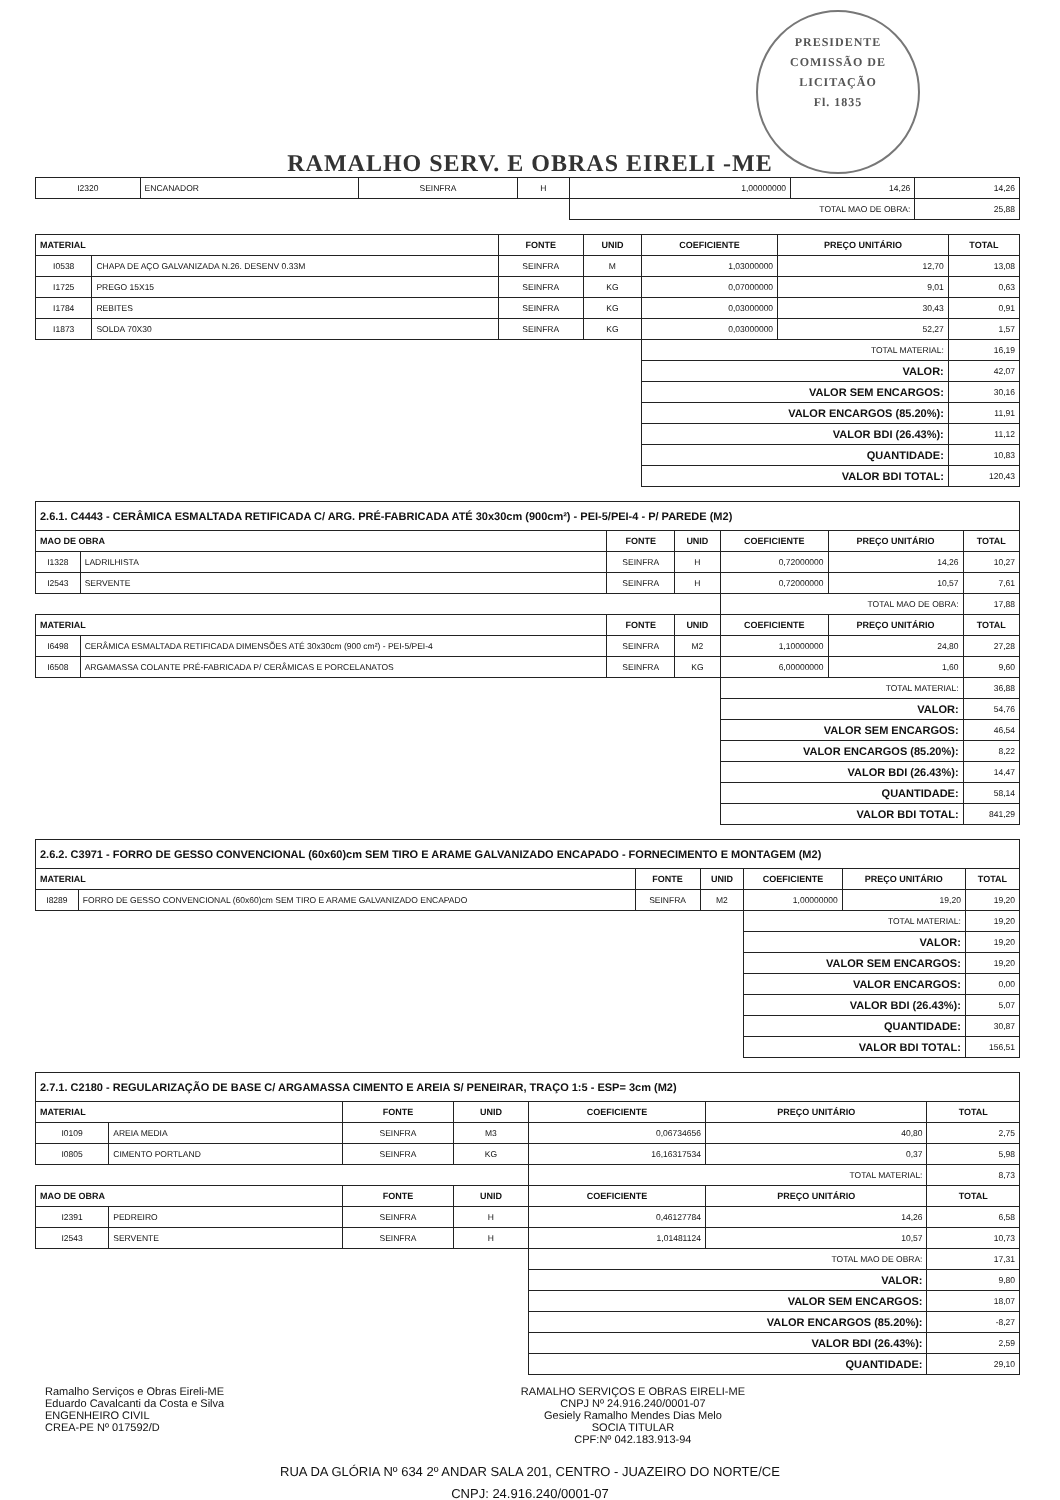PRESIDENTE COMISSÃO DE LICITAÇÃO
Fl. 1835
RAMALHO SERV. E OBRAS EIRELI -ME
| I2320 | ENCANADOR | SEINFRA | H | 1,00000000 | 14,26 | 14,26 |
| | | | | TOTAL MAO DE OBRA: | | 25,88 |
| MATERIAL | | FONTE | UNID | COEFICIENTE | PREÇO UNITÁRIO | TOTAL |
| --- | --- | --- | --- | --- | --- | --- |
| I0538 | CHAPA DE AÇO GALVANIZADA N.26. DESENV 0.33M | SEINFRA | M | 1,03000000 | 12,70 | 13,08 |
| I1725 | PREGO 15X15 | SEINFRA | KG | 0,07000000 | 9,01 | 0,63 |
| I1784 | REBITES | SEINFRA | KG | 0,03000000 | 30,43 | 0,91 |
| I1873 | SOLDA 70X30 | SEINFRA | KG | 0,03000000 | 52,27 | 1,57 |
| | | | | TOTAL MATERIAL: | | 16,19 |
| | | | | VALOR: | | 42,07 |
| | | | | VALOR SEM ENCARGOS: | | 30,16 |
| | | | | VALOR ENCARGOS (85.20%): | | 11,91 |
| | | | | VALOR BDI (26.43%): | | 11,12 |
| | | | | QUANTIDADE: | | 10,83 |
| | | | | VALOR BDI TOTAL: | | 120,43 |
| 2.6.1. C4443 - CERÂMICA ESMALTADA RETIFICADA C/ ARG. PRÉ-FABRICADA ATÉ 30x30cm (900cm²) - PEI-5/PEI-4 - P/ PAREDE (M2) | | | | | | |
| MAO DE OBRA | | FONTE | UNID | COEFICIENTE | PREÇO UNITÁRIO | TOTAL |
| I1328 | LADRILHISTA | SEINFRA | H | 0,72000000 | 14,26 | 10,27 |
| I2543 | SERVENTE | SEINFRA | H | 0,72000000 | 10,57 | 7,61 |
| | | | | TOTAL MAO DE OBRA: | | 17,88 |
| MATERIAL | | FONTE | UNID | COEFICIENTE | PREÇO UNITÁRIO | TOTAL |
| I6498 | CERÂMICA ESMALTADA RETIFICADA DIMENSÕES ATÉ 30x30cm (900 cm²) - PEI-5/PEI-4 | SEINFRA | M2 | 1,10000000 | 24,80 | 27,28 |
| I6508 | ARGAMASSA COLANTE PRÉ-FABRICADA P/ CERÂMICAS E PORCELANATOS | SEINFRA | KG | 6,00000000 | 1,60 | 9,60 |
| | | | | TOTAL MATERIAL: | | 36,88 |
| | | | | VALOR: | | 54,76 |
| | | | | VALOR SEM ENCARGOS: | | 46,54 |
| | | | | VALOR ENCARGOS (85.20%): | | 8,22 |
| | | | | VALOR BDI (26.43%): | | 14,47 |
| | | | | QUANTIDADE: | | 58,14 |
| | | | | VALOR BDI TOTAL: | | 841,29 |
| 2.6.2. C3971 - FORRO DE GESSO CONVENCIONAL (60x60)cm SEM TIRO E ARAME GALVANIZADO ENCAPADO - FORNECIMENTO E MONTAGEM (M2) | | | | | | |
| MATERIAL | | FONTE | UNID | COEFICIENTE | PREÇO UNITÁRIO | TOTAL |
| I8289 | FORRO DE GESSO CONVENCIONAL (60x60)cm SEM TIRO E ARAME GALVANIZADO ENCAPADO | SEINFRA | M2 | 1,00000000 | 19,20 | 19,20 |
| | | | | TOTAL MATERIAL: | | 19,20 |
| | | | | VALOR: | | 19,20 |
| | | | | VALOR SEM ENCARGOS: | | 19,20 |
| | | | | VALOR ENCARGOS: | | 0,00 |
| | | | | VALOR BDI (26.43%): | | 5,07 |
| | | | | QUANTIDADE: | | 30,87 |
| | | | | VALOR BDI TOTAL: | | 156,51 |
| 2.7.1. C2180 - REGULARIZAÇÃO DE BASE C/ ARGAMASSA CIMENTO E AREIA S/ PENEIRAR, TRAÇO 1:5 - ESP= 3cm (M2) | | | | | | |
| MATERIAL | | FONTE | UNID | COEFICIENTE | PREÇO UNITÁRIO | TOTAL |
| I0109 | AREIA MEDIA | SEINFRA | M3 | 0,06734656 | 40,80 | 2,75 |
| I0805 | CIMENTO PORTLAND | SEINFRA | KG | 16,16317534 | 0,37 | 5,98 |
| | | | | TOTAL MATERIAL: | | 8,73 |
| MAO DE OBRA | | FONTE | UNID | COEFICIENTE | PREÇO UNITÁRIO | TOTAL |
| I2391 | PEDREIRO | SEINFRA | H | 0,46127784 | 14,26 | 6,58 |
| I2543 | SERVENTE | SEINFRA | H | 1,01481124 | 10,57 | 10,73 |
| | | | | TOTAL MAO DE OBRA: | | 17,31 |
| | | | | VALOR: | | 9,80 |
| | | | | VALOR SEM ENCARGOS: | | 18,07 |
| | | | | VALOR ENCARGOS (85.20%): | | -8,27 |
| | | | | VALOR BDI (26.43%): | | 2,59 |
| | | | | QUANTIDADE: | | 29,10 |
Ramalho Serviços e Obras Eireli-ME
Eduardo Cavalcanti da Costa e Silva
ENGENHEIRO CIVIL
CREA-PE Nº 017592/D
RAMALHO SERVIÇOS E OBRAS EIRELI-ME
CNPJ Nº 24.916.240/0001-07
Gesiely Ramalho Mendes Dias Melo
SOCIA TITULAR
CPF:Nº 042.183.913-94
RUA DA GLÓRIA Nº 634 2º ANDAR SALA 201, CENTRO - JUAZEIRO DO NORTE/CE
CNPJ: 24.916.240/0001-07